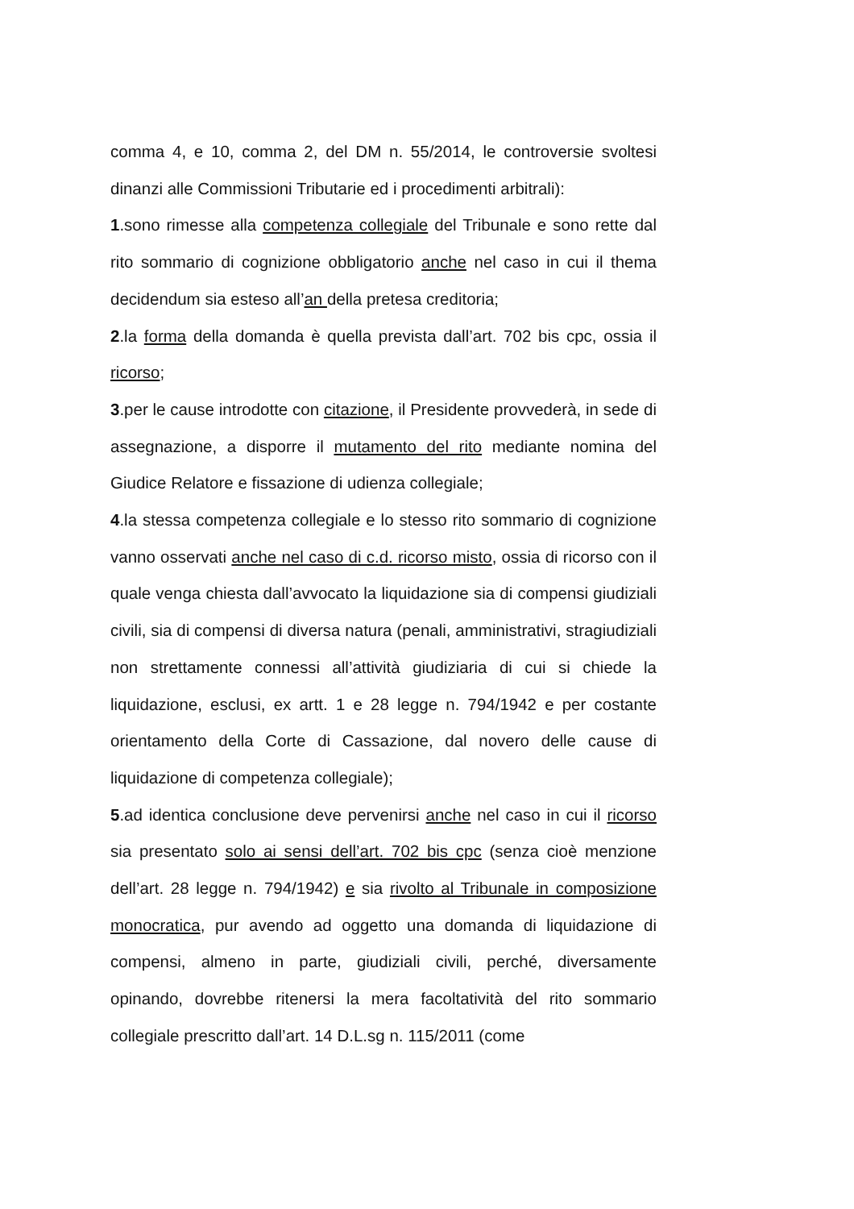comma 4, e 10, comma 2, del DM n. 55/2014, le controversie svoltesi dinanzi alle Commissioni Tributarie ed i procedimenti arbitrali):
1.sono rimesse alla competenza collegiale del Tribunale e sono rette dal rito sommario di cognizione obbligatorio anche nel caso in cui il thema decidendum sia esteso all’an della pretesa creditoria;
2.la forma della domanda è quella prevista dall’art. 702 bis cpc, ossia il ricorso;
3.per le cause introdotte con citazione, il Presidente provvederà, in sede di assegnazione, a disporre il mutamento del rito mediante nomina del Giudice Relatore e fissazione di udienza collegiale;
4.la stessa competenza collegiale e lo stesso rito sommario di cognizione vanno osservati anche nel caso di c.d. ricorso misto, ossia di ricorso con il quale venga chiesta dall’avvocato la liquidazione sia di compensi giudiziali civili, sia di compensi di diversa natura (penali, amministrativi, stragiudiziali non strettamente connessi all’attività giudiziaria di cui si chiede la liquidazione, esclusi, ex artt. 1 e 28 legge n. 794/1942 e per costante orientamento della Corte di Cassazione, dal novero delle cause di liquidazione di competenza collegiale);
5.ad identica conclusione deve pervenirsi anche nel caso in cui il ricorso sia presentato solo ai sensi dell’art. 702 bis cpc (senza cioè menzione dell’art. 28 legge n. 794/1942) e sia rivolto al Tribunale in composizione monocratica, pur avendo ad oggetto una domanda di liquidazione di compensi, almeno in parte, giudiziali civili, perché, diversamente opinando, dovrebbe ritenersi la mera facoltatività del rito sommario collegiale prescritto dall’art. 14 D.L.sg n. 115/2011 (come